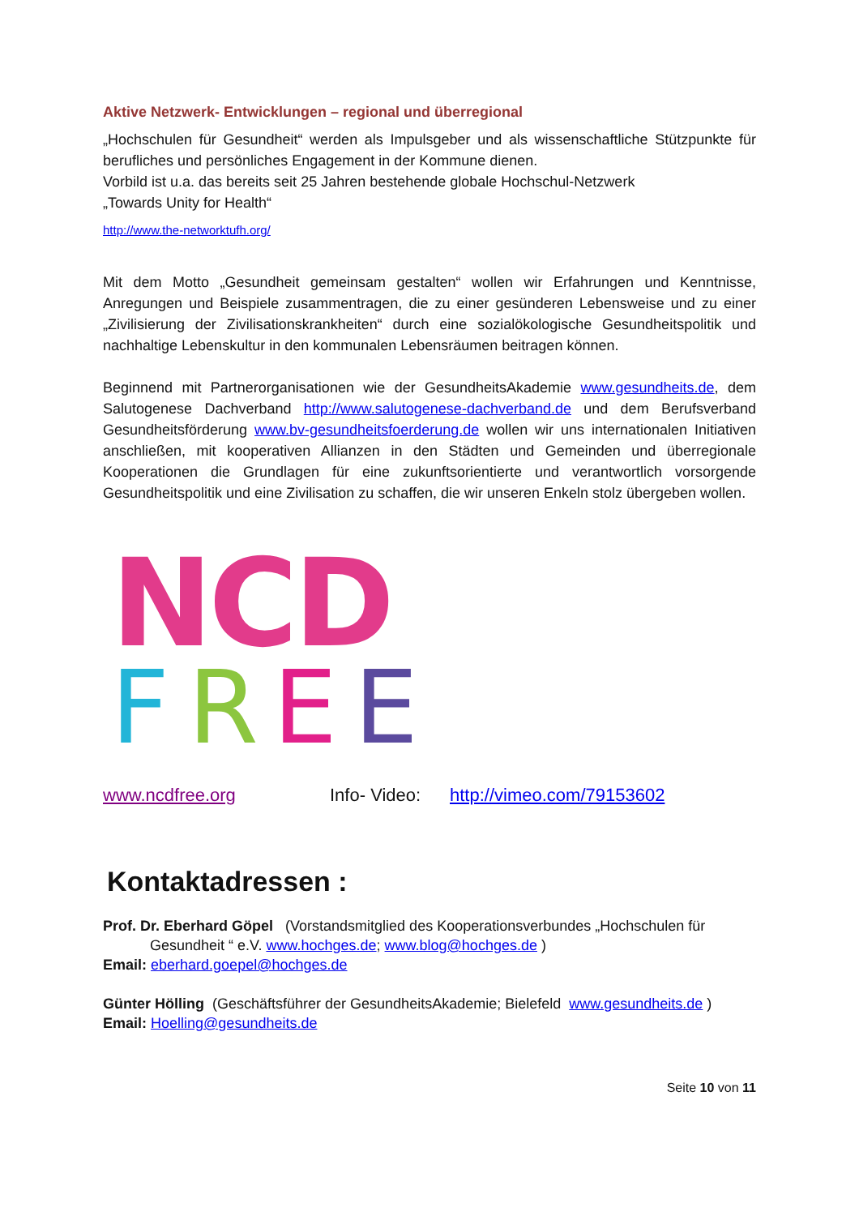Aktive Netzwerk- Entwicklungen – regional und überregional
„Hochschulen für Gesundheit“ werden als Impulsgeber und als wissenschaftliche Stützpunkte für berufliches und persönliches Engagement in der Kommune dienen.
Vorbild ist u.a. das bereits seit 25 Jahren bestehende globale Hochschul-Netzwerk
„Towards Unity for Health“
http://www.the-networktufh.org/
Mit dem Motto „Gesundheit gemeinsam gestalten“ wollen wir Erfahrungen und Kenntnisse, Anregungen und Beispiele zusammentragen, die zu einer gesünderen Lebensweise und zu einer „Zivilisierung der Zivilisationskrankheiten“ durch eine sozialökologische Gesundheitspolitik und nachhaltige Lebenskultur in den kommunalen Lebensräumen beitragen können.
Beginnend mit Partnerorganisationen wie der GesundheitsAkademie www.gesundheits.de, dem Salutogenese Dachverband http://www.salutogenese-dachverband.de und dem Berufsverband Gesundheitsförderung www.bv-gesundheitsfoerderung.de wollen wir uns internationalen Initiativen anschließen, mit kooperativen Allianzen in den Städten und Gemeinden und überregionale Kooperationen die Grundlagen für eine zukunftsorientierte und verantwortlich vorsorgende Gesundheitspolitik und eine Zivilisation zu schaffen, die wir unseren Enkeln stolz übergeben wollen.
NCD
F
R
E
E
www.ncdfree.org Info- Video: http://vimeo.com/79153602
Kontaktadressen :
Prof. Dr. Eberhard Göpel (Vorstandsmitglied des Kooperationsverbundes „Hochschulen für
Gesundheit “ e.V. www.hochges.de; www.blog@hochges.de )
Email: eberhard.goepel@hochges.de
Günter Hölling (Geschäftsführer der GesundheitsAkademie; Bielefeld www.gesundheits.de )
Email: Hoelling@gesundheits.de
Seite 10 von 11